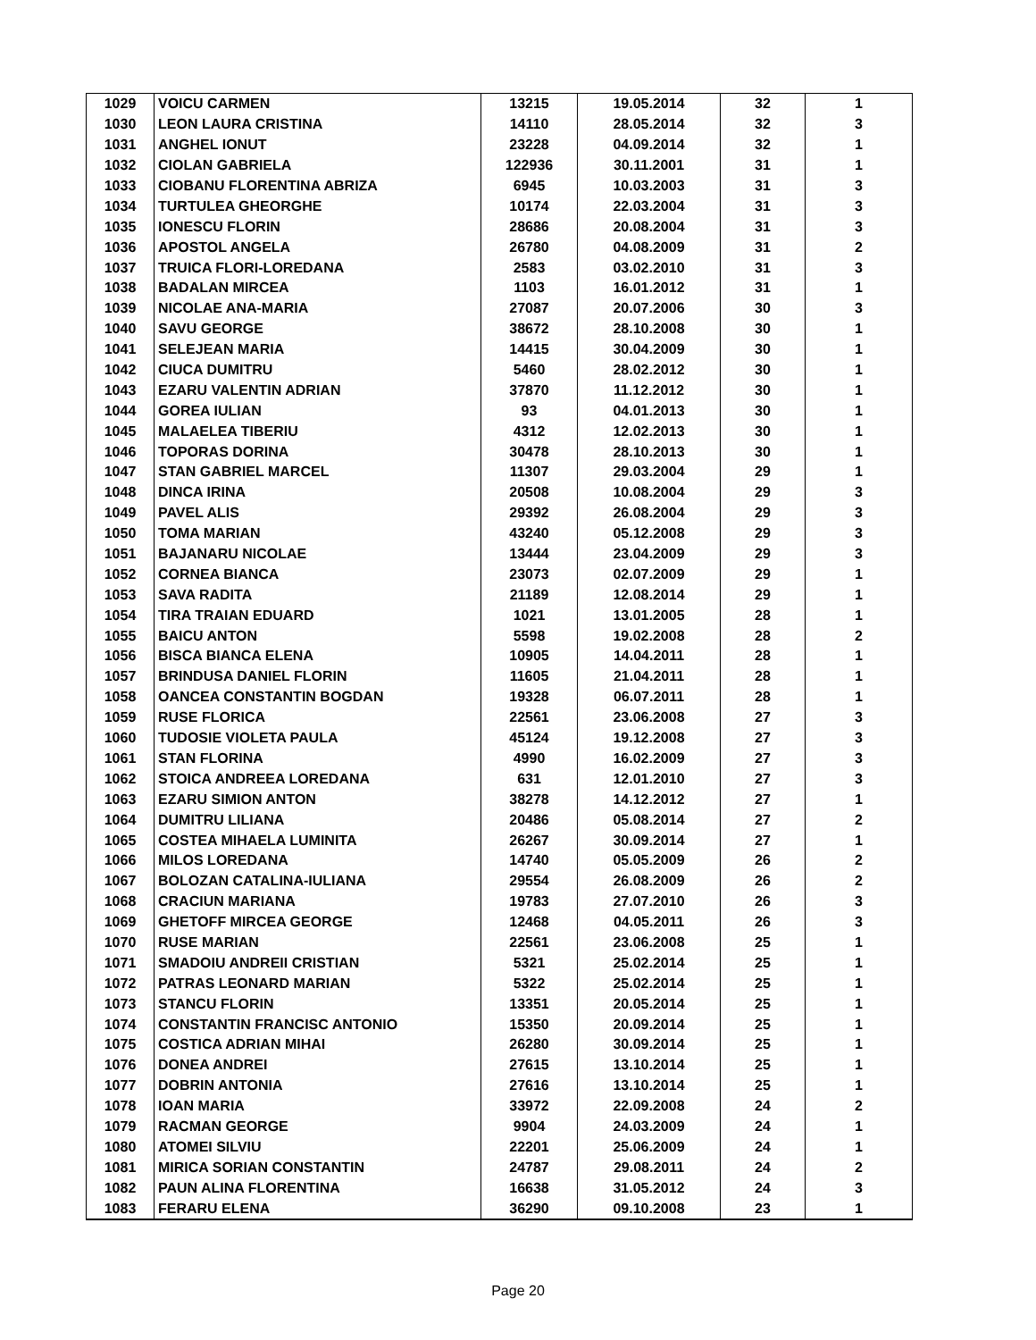| 1029 | VOICU CARMEN | 13215 | 19.05.2014 | 32 | 1 |
| 1030 | LEON LAURA CRISTINA | 14110 | 28.05.2014 | 32 | 3 |
| 1031 | ANGHEL IONUT | 23228 | 04.09.2014 | 32 | 1 |
| 1032 | CIOLAN GABRIELA | 122936 | 30.11.2001 | 31 | 1 |
| 1033 | CIOBANU FLORENTINA ABRIZA | 6945 | 10.03.2003 | 31 | 3 |
| 1034 | TURTULEA GHEORGHE | 10174 | 22.03.2004 | 31 | 3 |
| 1035 | IONESCU FLORIN | 28686 | 20.08.2004 | 31 | 3 |
| 1036 | APOSTOL ANGELA | 26780 | 04.08.2009 | 31 | 2 |
| 1037 | TRUICA FLORI-LOREDANA | 2583 | 03.02.2010 | 31 | 3 |
| 1038 | BADALAN MIRCEA | 1103 | 16.01.2012 | 31 | 1 |
| 1039 | NICOLAE ANA-MARIA | 27087 | 20.07.2006 | 30 | 3 |
| 1040 | SAVU GEORGE | 38672 | 28.10.2008 | 30 | 1 |
| 1041 | SELEJEAN MARIA | 14415 | 30.04.2009 | 30 | 1 |
| 1042 | CIUCA DUMITRU | 5460 | 28.02.2012 | 30 | 1 |
| 1043 | EZARU VALENTIN ADRIAN | 37870 | 11.12.2012 | 30 | 1 |
| 1044 | GOREA IULIAN | 93 | 04.01.2013 | 30 | 1 |
| 1045 | MALAELEA TIBERIU | 4312 | 12.02.2013 | 30 | 1 |
| 1046 | TOPORAS DORINA | 30478 | 28.10.2013 | 30 | 1 |
| 1047 | STAN GABRIEL MARCEL | 11307 | 29.03.2004 | 29 | 1 |
| 1048 | DINCA IRINA | 20508 | 10.08.2004 | 29 | 3 |
| 1049 | PAVEL ALIS | 29392 | 26.08.2004 | 29 | 3 |
| 1050 | TOMA MARIAN | 43240 | 05.12.2008 | 29 | 3 |
| 1051 | BAJANARU NICOLAE | 13444 | 23.04.2009 | 29 | 3 |
| 1052 | CORNEA BIANCA | 23073 | 02.07.2009 | 29 | 1 |
| 1053 | SAVA RADITA | 21189 | 12.08.2014 | 29 | 1 |
| 1054 | TIRA TRAIAN EDUARD | 1021 | 13.01.2005 | 28 | 1 |
| 1055 | BAICU ANTON | 5598 | 19.02.2008 | 28 | 2 |
| 1056 | BISCA BIANCA ELENA | 10905 | 14.04.2011 | 28 | 1 |
| 1057 | BRINDUSA DANIEL FLORIN | 11605 | 21.04.2011 | 28 | 1 |
| 1058 | OANCEA CONSTANTIN BOGDAN | 19328 | 06.07.2011 | 28 | 1 |
| 1059 | RUSE FLORICA | 22561 | 23.06.2008 | 27 | 3 |
| 1060 | TUDOSIE VIOLETA PAULA | 45124 | 19.12.2008 | 27 | 3 |
| 1061 | STAN FLORINA | 4990 | 16.02.2009 | 27 | 3 |
| 1062 | STOICA ANDREEA LOREDANA | 631 | 12.01.2010 | 27 | 3 |
| 1063 | EZARU SIMION ANTON | 38278 | 14.12.2012 | 27 | 1 |
| 1064 | DUMITRU LILIANA | 20486 | 05.08.2014 | 27 | 2 |
| 1065 | COSTEA MIHAELA LUMINITA | 26267 | 30.09.2014 | 27 | 1 |
| 1066 | MILOS LOREDANA | 14740 | 05.05.2009 | 26 | 2 |
| 1067 | BOLOZAN CATALINA-IULIANA | 29554 | 26.08.2009 | 26 | 2 |
| 1068 | CRACIUN MARIANA | 19783 | 27.07.2010 | 26 | 3 |
| 1069 | GHETOFF MIRCEA GEORGE | 12468 | 04.05.2011 | 26 | 3 |
| 1070 | RUSE MARIAN | 22561 | 23.06.2008 | 25 | 1 |
| 1071 | SMADOIU ANDREII CRISTIAN | 5321 | 25.02.2014 | 25 | 1 |
| 1072 | PATRAS LEONARD MARIAN | 5322 | 25.02.2014 | 25 | 1 |
| 1073 | STANCU FLORIN | 13351 | 20.05.2014 | 25 | 1 |
| 1074 | CONSTANTIN FRANCISC ANTONIO | 15350 | 20.09.2014 | 25 | 1 |
| 1075 | COSTICA ADRIAN MIHAI | 26280 | 30.09.2014 | 25 | 1 |
| 1076 | DONEA ANDREI | 27615 | 13.10.2014 | 25 | 1 |
| 1077 | DOBRIN ANTONIA | 27616 | 13.10.2014 | 25 | 1 |
| 1078 | IOAN MARIA | 33972 | 22.09.2008 | 24 | 2 |
| 1079 | RACMAN GEORGE | 9904 | 24.03.2009 | 24 | 1 |
| 1080 | ATOMEI SILVIU | 22201 | 25.06.2009 | 24 | 1 |
| 1081 | MIRICA SORIAN CONSTANTIN | 24787 | 29.08.2011 | 24 | 2 |
| 1082 | PAUN ALINA FLORENTINA | 16638 | 31.05.2012 | 24 | 3 |
| 1083 | FERARU ELENA | 36290 | 09.10.2008 | 23 | 1 |
Page 20